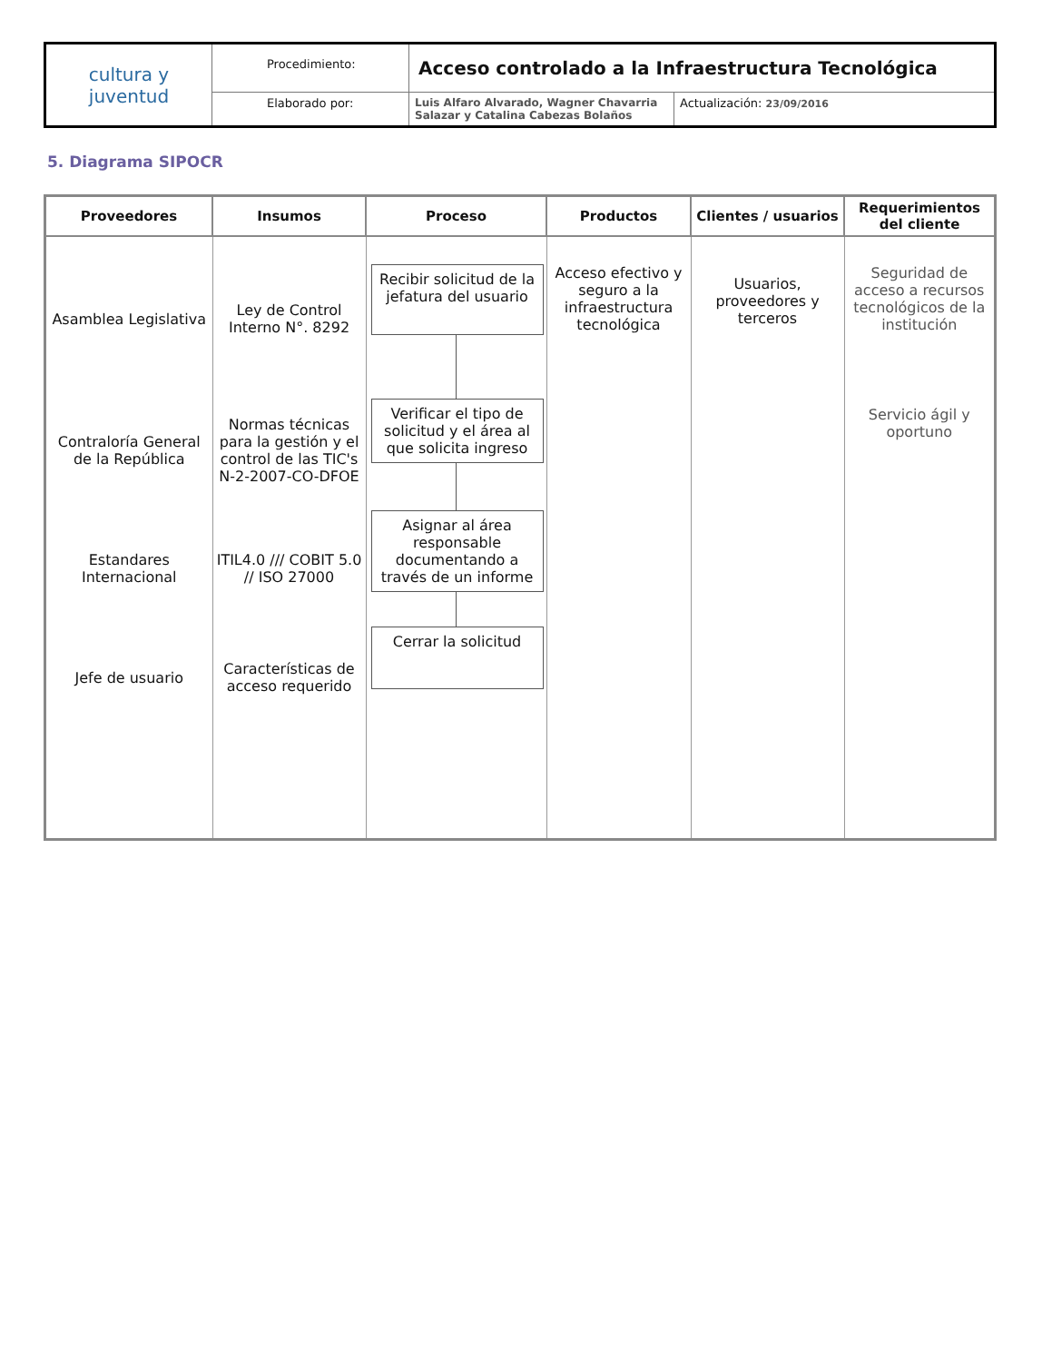| cultura y juventud | Procedimiento: | Acceso controlado a la Infraestructura Tecnológica | |
| | Elaborado por: | Luis Alfaro Alvarado, Wagner Chavarria Salazar y Catalina Cabezas Bolaños | Actualización: 23/09/2016 |
5. Diagrama SIPOCR
| Proveedores | Insumos | Proceso | Productos | Clientes / usuarios | Requerimientos del cliente |
| --- | --- | --- | --- | --- | --- |
| Asamblea Legislativa Contraloría General de la República Estandares Internacional Jefe de usuario | Ley de Control Interno N°. 8292 Normas técnicas para la gestión y el control de las TIC's N-2-2007-CO-DFOE ITIL4.0 /// COBIT 5.0 // ISO 27000 Características de acceso requerido | Recibir solicitud de la jefatura del usuario Verificar el tipo de solicitud y el área al que solicita ingreso Asignar al área responsable documentando a través de un informe Cerrar la solicitud | Acceso efectivo y seguro a la infraestructura tecnológica | Usuarios, proveedores y terceros | Seguridad de acceso a recursos tecnológicos de la institución Servicio ágil y oportuno |